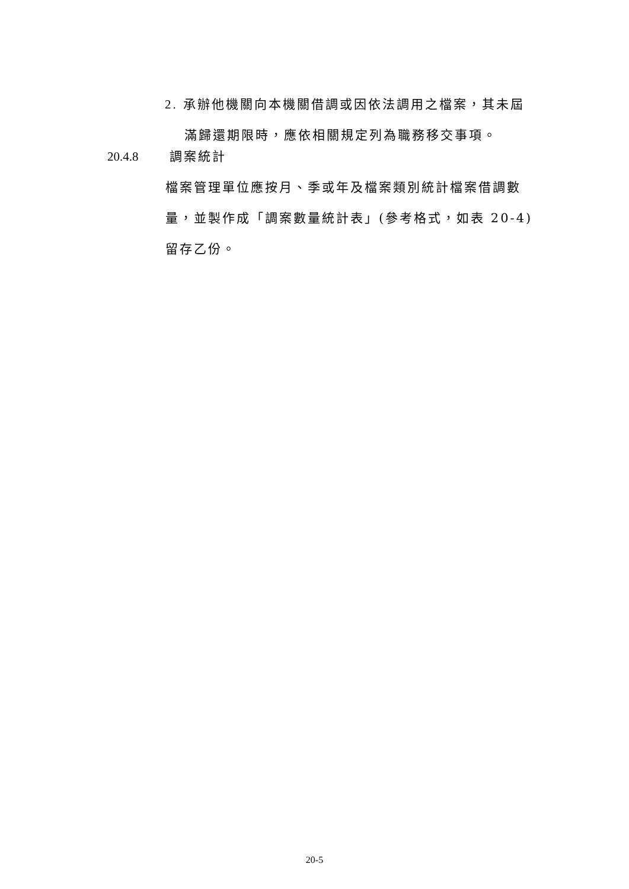2. 承辦他機關向本機關借調或因依法調用之檔案，其未屆
滿歸還期限時，應依相關規定列為職務移交事項。
20.4.8 調案統計
檔案管理單位應按月、季或年及檔案類別統計檔案借調數量，並製作成「調案數量統計表」(參考格式，如表 20-4)留存乙份。
20-5